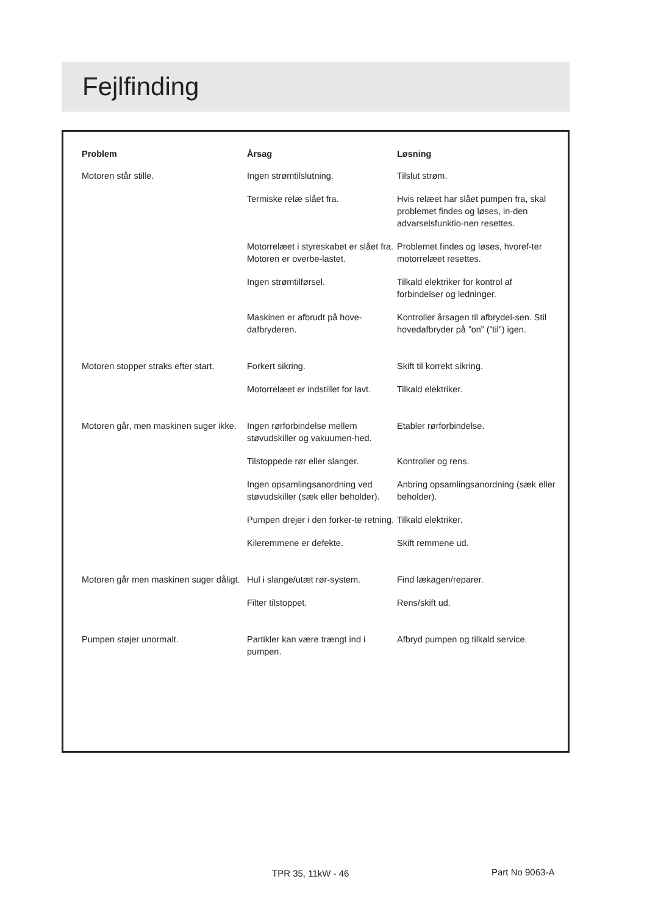Fejlfinding
| Problem | Årsag | Løsning |
| --- | --- | --- |
| Motoren står stille. | Ingen strømtilslutning. | Tilslut strøm. |
| | Termiske relæ slået fra. | Hvis relæet har slået pumpen fra, skal problemet findes og løses, in-den advarselsfunktio-nen resettes. |
| | Motorrelæet i styreskabet er slået fra. Motoren er overbe-lastet. | Problemet findes og løses, hvoref-ter motorrelæet resettes. |
| | Ingen strømtilførsel. | Tilkald elektriker for kontrol af forbindelser og ledninger. |
| | Maskinen er afbrudt på hove-dafbryderen. | Kontroller årsagen til afbrydel-sen. Stil hovedafbryder på ”on” (”til”) igen. |
| Motoren stopper straks efter start. | Forkert sikring. | Skift til korrekt sikring. |
| | Motorrelæet er indstillet for lavt. | Tilkald elektriker. |
| Motoren går, men maskinen suger ikke. | Ingen rørforbindelse mellem støvudskiller og vakuumen-hed. | Etabler rørforbindelse. |
| | Tilstoppede rør eller slanger. | Kontroller og rens. |
| | Ingen opsamlingsanordning ved støvudskiller (sæk eller beholder). | Anbring opsamlingsanordning (sæk eller beholder). |
| | Pumpen drejer i den forker-te retning. | Tilkald elektriker. |
| | Kileremmene er defekte. | Skift remmene ud. |
| Motoren går men maskinen suger dåligt. | Hul i slange/utæt rør-system. | Find lækagen/reparer. |
| | Filter tilstoppet. | Rens/skift ud. |
| Pumpen støjer unormalt. | Partikler kan være trængt ind i pumpen. | Afbryd pumpen og tilkald service. |
TPR 35, 11kW - 46 Part No 9063-A